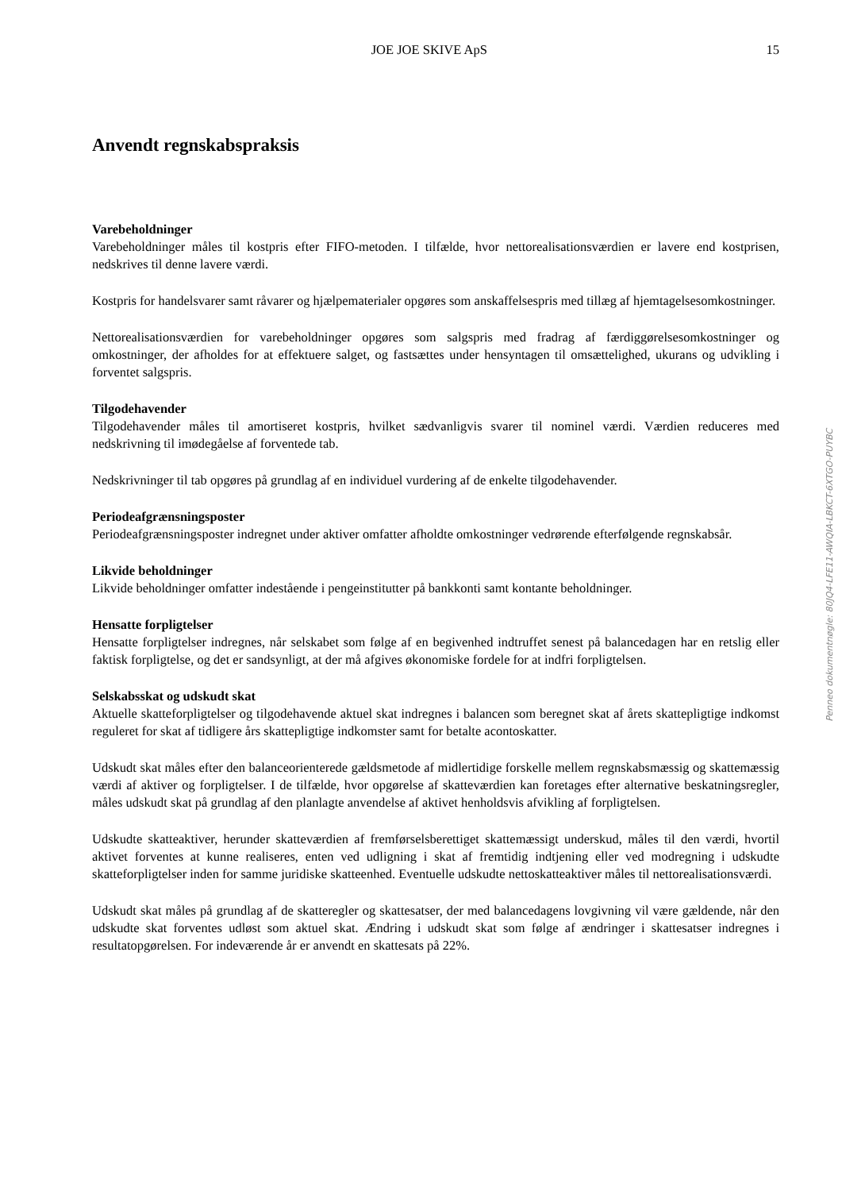JOE JOE SKIVE ApS 15
Anvendt regnskabspraksis
Varebeholdninger
Varebeholdninger måles til kostpris efter FIFO-metoden. I tilfælde, hvor nettorealisationsværdien er lavere end kostprisen, nedskrives til denne lavere værdi.
Kostpris for handelsvarer samt råvarer og hjælpematerialer opgøres som anskaffelsespris med tillæg af hjemtagelsesomkostninger.
Nettorealisationsværdien for varebeholdninger opgøres som salgspris med fradrag af færdiggørelsesomkostninger og omkostninger, der afholdes for at effektuere salget, og fastsættes under hensyntagen til omsættelighed, ukurans og udvikling i forventet salgspris.
Tilgodehavender
Tilgodehavender måles til amortiseret kostpris, hvilket sædvanligvis svarer til nominel værdi. Værdien reduceres med nedskrivning til imødegåelse af forventede tab.
Nedskrivninger til tab opgøres på grundlag af en individuel vurdering af de enkelte tilgodehavender.
Periodeafgrænsningsposter
Periodeafgrænsningsposter indregnet under aktiver omfatter afholdte omkostninger vedrørende efterfølgende regnskabsår.
Likvide beholdninger
Likvide beholdninger omfatter indestående i pengeinstitutter på bankkonti samt kontante beholdninger.
Hensatte forpligtelser
Hensatte forpligtelser indregnes, når selskabet som følge af en begivenhed indtruffet senest på balancedagen har en retslig eller faktisk forpligtelse, og det er sandsynligt, at der må afgives økonomiske fordele for at indfri forpligtelsen.
Selskabsskat og udskudt skat
Aktuelle skatteforpligtelser og tilgodehavende aktuel skat indregnes i balancen som beregnet skat af årets skattepligtige indkomst reguleret for skat af tidligere års skattepligtige indkomster samt for betalte acontoskatter.
Udskudt skat måles efter den balanceorienterede gældsmetode af midlertidige forskelle mellem regnskabsmæssig og skattemæssig værdi af aktiver og forpligtelser. I de tilfælde, hvor opgørelse af skatteværdien kan foretages efter alternative beskatningsregler, måles udskudt skat på grundlag af den planlagte anvendelse af aktivet henholdsvis afvikling af forpligtelsen.
Udskudte skatteaktiver, herunder skatteværdien af fremførselsberettiget skattemæssigt underskud, måles til den værdi, hvortil aktivet forventes at kunne realiseres, enten ved udligning i skat af fremtidig indtjening eller ved modregning i udskudte skatteforpligtelser inden for samme juridiske skatteenhed. Eventuelle udskudte nettoskatteaktiver måles til nettorealisationsværdi.
Udskudt skat måles på grundlag af de skatteregler og skattesatser, der med balancedagens lovgivning vil være gældende, når den udskudte skat forventes udløst som aktuel skat. Ændring i udskudt skat som følge af ændringer i skattesatser indregnes i resultatopgørelsen. For indeværende år er anvendt en skattesats på 22%.
Penneo dokumentnøgle: 80JQ4-LFE11-AWQIA-LBKCT-6XTGO-PUYBC